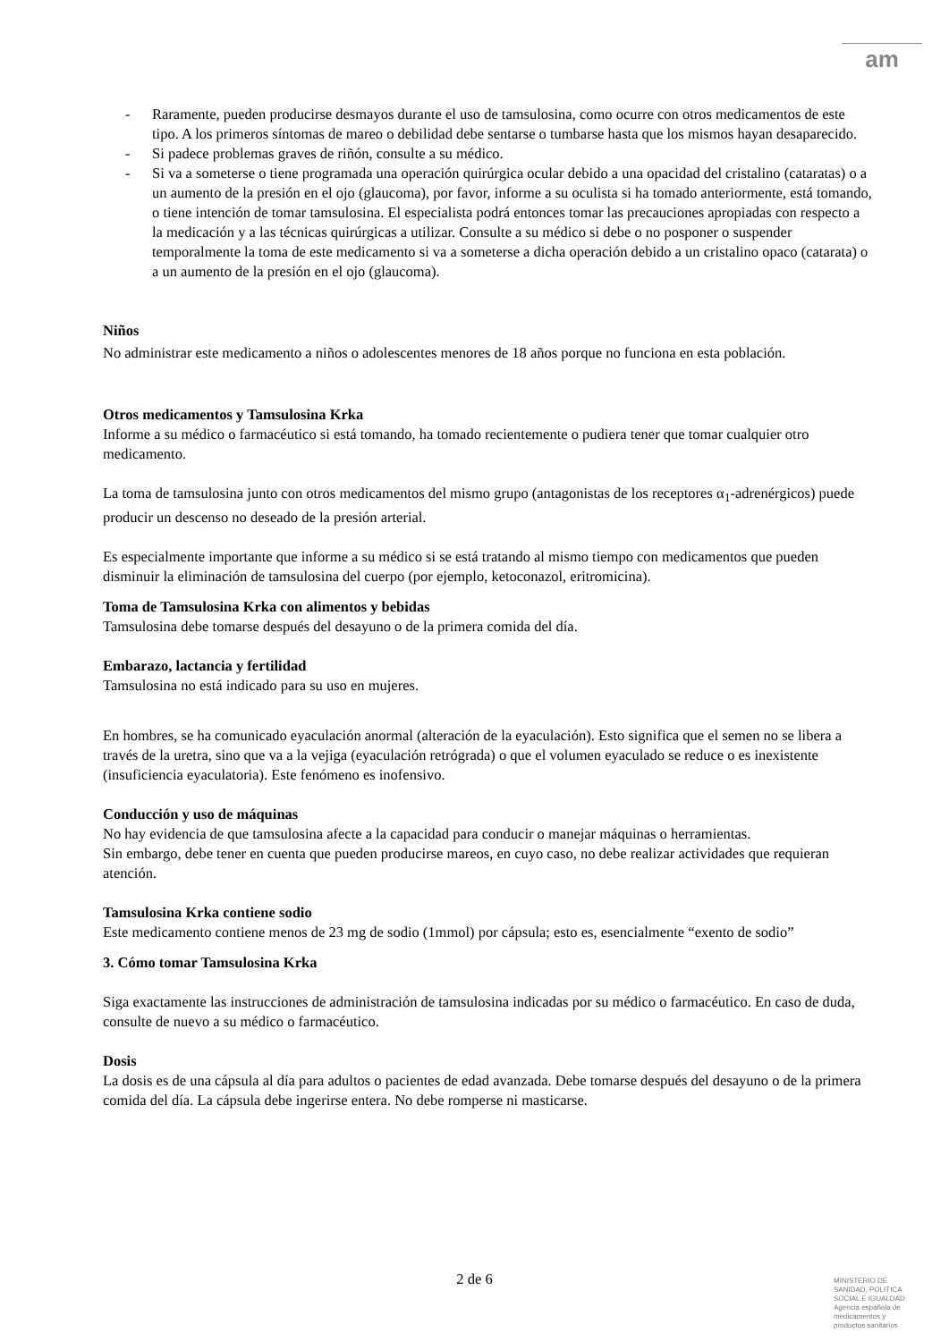am
- Raramente, pueden producirse desmayos durante el uso de tamsulosina, como ocurre con otros medicamentos de este tipo. A los primeros síntomas de mareo o debilidad debe sentarse o tumbarse hasta que los mismos hayan desaparecido.
- Si padece problemas graves de riñón, consulte a su médico.
- Si va a someterse o tiene programada una operación quirúrgica ocular debido a una opacidad del cristalino (cataratas) o a un aumento de la presión en el ojo (glaucoma), por favor, informe a su oculista si ha tomado anteriormente, está tomando, o tiene intención de tomar tamsulosina. El especialista podrá entonces tomar las precauciones apropiadas con respecto a la medicación y a las técnicas quirúrgicas a utilizar. Consulte a su médico si debe o no posponer o suspender temporalmente la toma de este medicamento si va a someterse a dicha operación debido a un cristalino opaco (catarata) o a un aumento de la presión en el ojo (glaucoma).
Niños
No administrar este medicamento a niños o adolescentes menores de 18 años porque no funciona en esta población.
Otros medicamentos y Tamsulosina Krka
Informe a su médico o farmacéutico si está tomando, ha tomado recientemente o pudiera tener que tomar cualquier otro medicamento.
La toma de tamsulosina junto con otros medicamentos del mismo grupo (antagonistas de los receptores α<sub>1</sub>-adrenérgicos) puede producir un descenso no deseado de la presión arterial.
Es especialmente importante que informe a su médico si se está tratando al mismo tiempo con medicamentos que pueden disminuir la eliminación de tamsulosina del cuerpo (por ejemplo, ketoconazol, eritromicina).
Toma de Tamsulosina Krka con alimentos y bebidas
Tamsulosina debe tomarse después del desayuno o de la primera comida del día.
Embarazo, lactancia y fertilidad
Tamsulosina no está indicado para su uso en mujeres.
En hombres, se ha comunicado eyaculación anormal (alteración de la eyaculación). Esto significa que el semen no se libera a través de la uretra, sino que va a la vejiga (eyaculación retrógrada) o que el volumen eyaculado se reduce o es inexistente (insuficiencia eyaculatoria). Este fenómeno es inofensivo.
Conducción y uso de máquinas
No hay evidencia de que tamsulosina afecte a la capacidad para conducir o manejar máquinas o herramientas.
Sin embargo, debe tener en cuenta que pueden producirse mareos, en cuyo caso, no debe realizar actividades que requieran atención.
Tamsulosina Krka contiene sodio
Este medicamento contiene menos de 23 mg de sodio (1mmol) por cápsula; esto es, esencialmente “exento de sodio”
3. Cómo tomar Tamsulosina Krka
Siga exactamente las instrucciones de administración de tamsulosina indicadas por su médico o farmacéutico. En caso de duda, consulte de nuevo a su médico o farmacéutico.
Dosis
La dosis es de una cápsula al día para adultos o pacientes de edad avanzada. Debe tomarse después del desayuno o de la primera comida del día. La cápsula debe ingerirse entera. No debe romperse ni masticarse.
2 de 6
MINISTERIO DE
SANIDAD, POLITICA
SOCIAL E IGUALDAD
Agencia española de
medicamentos y
productos sanitarios